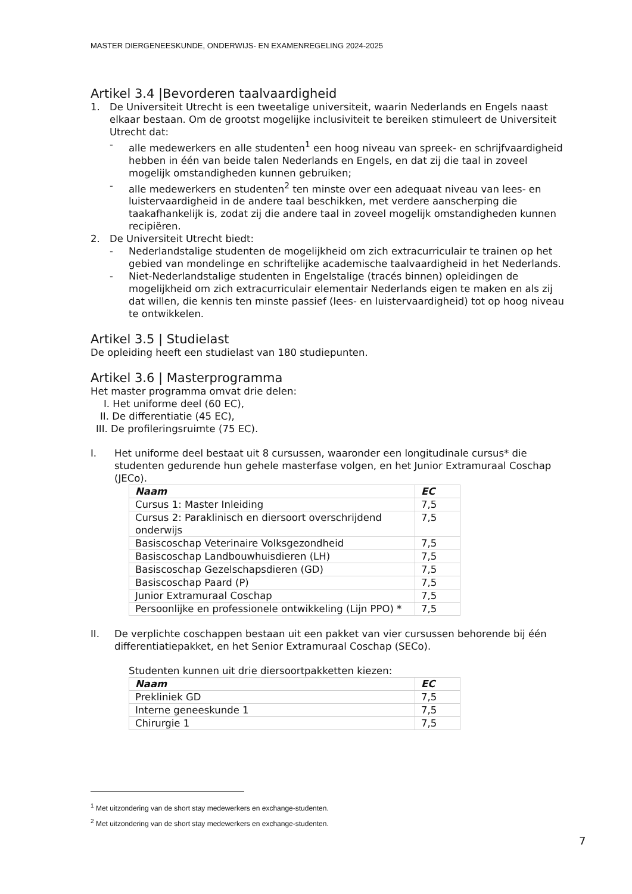MASTER DIERGENEESKUNDE, ONDERWIJS- EN EXAMENREGELING 2024-2025
Artikel 3.4 |Bevorderen taalvaardigheid
1. De Universiteit Utrecht is een tweetalige universiteit, waarin Nederlands en Engels naast elkaar bestaan. Om de grootst mogelijke inclusiviteit te bereiken stimuleert de Universiteit Utrecht dat:
- alle medewerkers en alle studenten<sup>1</sup> een hoog niveau van spreek- en schrijfvaardigheid hebben in één van beide talen Nederlands en Engels, en dat zij die taal in zoveel mogelijk omstandigheden kunnen gebruiken;
- alle medewerkers en studenten<sup>2</sup> ten minste over een adequaat niveau van lees- en luistervaardigheid in de andere taal beschikken, met verdere aanscherping die taakafhankelijk is, zodat zij die andere taal in zoveel mogelijk omstandigheden kunnen recipiëren.
2. De Universiteit Utrecht biedt:
- Nederlandstalige studenten de mogelijkheid om zich extracurriculair te trainen op het gebied van mondelinge en schriftelijke academische taalvaardigheid in het Nederlands.
- Niet-Nederlandstalige studenten in Engelstalige (tracés binnen) opleidingen de mogelijkheid om zich extracurriculair elementair Nederlands eigen te maken en als zij dat willen, die kennis ten minste passief (lees- en luistervaardigheid) tot op hoog niveau te ontwikkelen.
Artikel 3.5 | Studielast
De opleiding heeft een studielast van 180 studiepunten.
Artikel 3.6 | Masterprogramma
Het master programma omvat drie delen:
I. Het uniforme deel (60 EC),
II. De differentiatie (45 EC),
III. De profileringsruimte (75 EC).
I. Het uniforme deel bestaat uit 8 cursussen, waaronder een longitudinale cursus* die studenten gedurende hun gehele masterfase volgen, en het Junior Extramuraal Coschap (JECo).
| Naam | EC |
| --- | --- |
| Cursus 1: Master Inleiding | 7,5 |
| Cursus 2: Paraklinisch en diersoort overschrijdend onderwijs | 7,5 |
| Basiscoschap Veterinaire Volksgezondheid | 7,5 |
| Basiscoschap Landbouwhuisdieren (LH) | 7,5 |
| Basiscoschap Gezelschapsdieren (GD) | 7,5 |
| Basiscoschap Paard (P) | 7,5 |
| Junior Extramuraal Coschap | 7,5 |
| Persoonlijke en professionele ontwikkeling (Lijn PPO) * | 7,5 |
II. De verplichte coschappen bestaan uit een pakket van vier cursussen behorende bij één differentiatiepakket, en het Senior Extramuraal Coschap (SECo).
Studenten kunnen uit drie diersoortpakketten kiezen:
| Naam | EC |
| --- | --- |
| Prekliniek GD | 7,5 |
| Interne geneeskunde 1 | 7,5 |
| Chirurgie 1 | 7,5 |
<sup>1</sup> Met uitzondering van de short stay medewerkers en exchange-studenten.
<sup>2</sup> Met uitzondering van de short stay medewerkers en exchange-studenten.
7